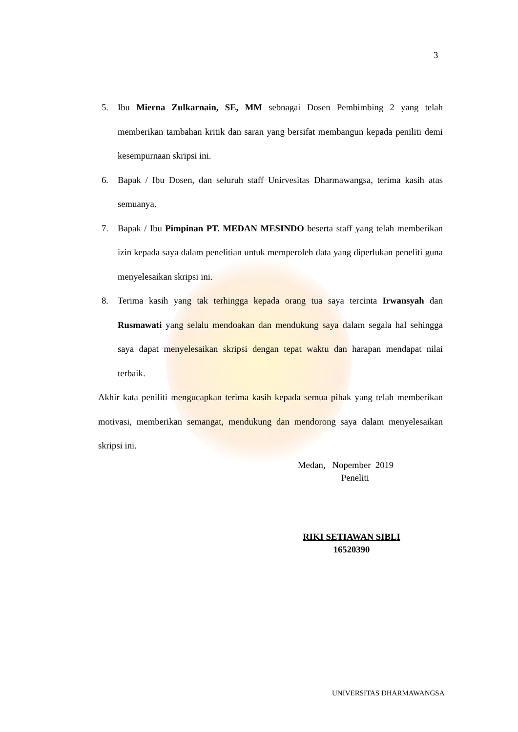3
5. Ibu Mierna Zulkarnain, SE, MM sebnagai Dosen Pembimbing 2 yang telah memberikan tambahan kritik dan saran yang bersifat membangun kepada peniliti demi kesempurnaan skripsi ini.
6. Bapak / Ibu Dosen, dan seluruh staff Unirvesitas Dharmawangsa, terima kasih atas semuanya.
7. Bapak / Ibu Pimpinan PT. MEDAN MESINDO beserta staff yang telah memberikan izin kepada saya dalam penelitian untuk memperoleh data yang diperlukan peneliti guna menyelesaikan skripsi ini.
8. Terima kasih yang tak terhingga kepada orang tua saya tercinta Irwansyah dan Rusmawati yang selalu mendoakan dan mendukung saya dalam segala hal sehingga saya dapat menyelesaikan skripsi dengan tepat waktu dan harapan mendapat nilai terbaik.
Akhir kata peniliti mengucapkan terima kasih kepada semua pihak yang telah memberikan motivasi, memberikan semangat, mendukung dan mendorong saya dalam menyelesaikan skripsi ini.
Medan, Nopember 2019
Peneliti
RIKI SETIAWAN SIBLI
16520390
UNIVERSITAS DHARMAWANGSA